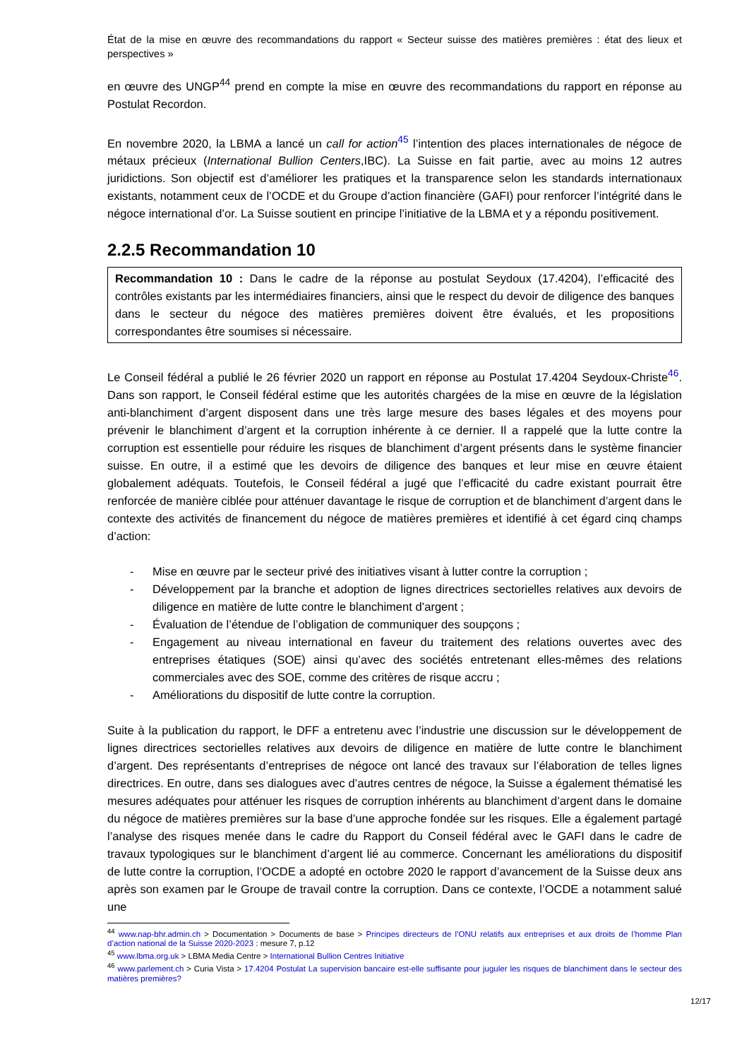État de la mise en œuvre des recommandations du rapport « Secteur suisse des matières premières : état des lieux et perspectives »
en œuvre des UNGP<sup>44</sup> prend en compte la mise en œuvre des recommandations du rapport en réponse au Postulat Recordon.
En novembre 2020, la LBMA a lancé un call for action<sup>45</sup> l’intention des places internationales de négoce de métaux précieux (International Bullion Centers,IBC). La Suisse en fait partie, avec au moins 12 autres juridictions. Son objectif est d’améliorer les pratiques et la transparence selon les standards internationaux existants, notamment ceux de l’OCDE et du Groupe d’action financière (GAFI) pour renforcer l’intégrité dans le négoce international d’or. La Suisse soutient en principe l’initiative de la LBMA et y a répondu positivement.
2.2.5 Recommandation 10
Recommandation 10 : Dans le cadre de la réponse au postulat Seydoux (17.4204), l’efficacité des contrôles existants par les intermédiaires financiers, ainsi que le respect du devoir de diligence des banques dans le secteur du négoce des matières premières doivent être évalués, et les propositions correspondantes être soumises si nécessaire.
Le Conseil fédéral a publié le 26 février 2020 un rapport en réponse au Postulat 17.4204 Seydoux-Christe<sup>46</sup>. Dans son rapport, le Conseil fédéral estime que les autorités chargées de la mise en œuvre de la législation anti-blanchiment d’argent disposent dans une très large mesure des bases légales et des moyens pour prévenir le blanchiment d’argent et la corruption inhérente à ce dernier. Il a rappelé que la lutte contre la corruption est essentielle pour réduire les risques de blanchiment d’argent présents dans le système financier suisse. En outre, il a estimé que les devoirs de diligence des banques et leur mise en œuvre étaient globalement adéquats. Toutefois, le Conseil fédéral a jugé que l’efficacité du cadre existant pourrait être renforcée de manière ciblée pour atténuer davantage le risque de corruption et de blanchiment d’argent dans le contexte des activités de financement du négoce de matières premières et identifié à cet égard cinq champs d’action:
- Mise en œuvre par le secteur privé des initiatives visant à lutter contre la corruption ;
- Développement par la branche et adoption de lignes directrices sectorielles relatives aux devoirs de diligence en matière de lutte contre le blanchiment d’argent ;
- Évaluation de l’étendue de l’obligation de communiquer des soupçons ;
- Engagement au niveau international en faveur du traitement des relations ouvertes avec des entreprises étatiques (SOE) ainsi qu’avec des sociétés entretenant elles-mêmes des relations commerciales avec des SOE, comme des critères de risque accru ;
- Améliorations du dispositif de lutte contre la corruption.
Suite à la publication du rapport, le DFF a entretenu avec l’industrie une discussion sur le développement de lignes directrices sectorielles relatives aux devoirs de diligence en matière de lutte contre le blanchiment d’argent. Des représentants d’entreprises de négoce ont lancé des travaux sur l’élaboration de telles lignes directrices. En outre, dans ses dialogues avec d’autres centres de négoce, la Suisse a également thématisé les mesures adéquates pour atténuer les risques de corruption inhérents au blanchiment d’argent dans le domaine du négoce de matières premières sur la base d’une approche fondée sur les risques. Elle a également partagé l’analyse des risques menée dans le cadre du Rapport du Conseil fédéral avec le GAFI dans le cadre de travaux typologiques sur le blanchiment d’argent lié au commerce. Concernant les améliorations du dispositif de lutte contre la corruption, l’OCDE a adopté en octobre 2020 le rapport d’avancement de la Suisse deux ans après son examen par le Groupe de travail contre la corruption. Dans ce contexte, l’OCDE a notamment salué une
<sup>44</sup> www.nap-bhr.admin.ch > Documentation > Documents de base > Principes directeurs de l’ONU relatifs aux entreprises et aux droits de l’homme Plan d’action national de la Suisse 2020-2023 : mesure 7, p.12
<sup>45</sup> www.lbma.org.uk > LBMA Media Centre > International Bullion Centres Initiative
<sup>46</sup> www.parlement.ch > Curia Vista > 17.4204 Postulat La supervision bancaire est-elle suffisante pour juguler les risques de blanchiment dans le secteur des matières premières?
12/17